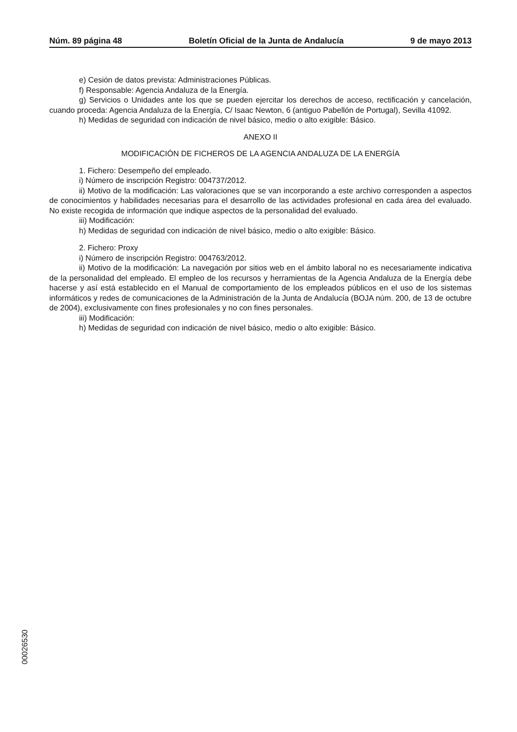Núm. 89 página 48 Boletín Oficial de la Junta de Andalucía 9 de mayo 2013
e) Cesión de datos prevista: Administraciones Públicas.
f) Responsable: Agencia Andaluza de la Energía.
g) Servicios o Unidades ante los que se pueden ejercitar los derechos de acceso, rectificación y cancelación, cuando proceda: Agencia Andaluza de la Energía, C/ Isaac Newton, 6 (antiguo Pabellón de Portugal), Sevilla 41092.
h) Medidas de seguridad con indicación de nivel básico, medio o alto exigible: Básico.
ANEXO II
MODIFICACIÓN DE FICHEROS DE LA AGENCIA ANDALUZA DE LA ENERGÍA
1. Fichero: Desempeño del empleado.
i) Número de inscripción Registro: 004737/2012.
ii) Motivo de la modificación: Las valoraciones que se van incorporando a este archivo corresponden a aspectos de conocimientos y habilidades necesarias para el desarrollo de las actividades profesional en cada área del evaluado. No existe recogida de información que indique aspectos de la personalidad del evaluado.
iii) Modificación:
h) Medidas de seguridad con indicación de nivel básico, medio o alto exigible: Básico.
2. Fichero: Proxy
i) Número de inscripción Registro: 004763/2012.
ii) Motivo de la modificación: La navegación por sitios web en el ámbito laboral no es necesariamente indicativa de la personalidad del empleado. El empleo de los recursos y herramientas de la Agencia Andaluza de la Energía debe hacerse y así está establecido en el Manual de comportamiento de los empleados públicos en el uso de los sistemas informáticos y redes de comunicaciones de la Administración de la Junta de Andalucía (BOJA núm. 200, de 13 de octubre de 2004), exclusivamente con fines profesionales y no con fines personales.
iii) Modificación:
h) Medidas de seguridad con indicación de nivel básico, medio o alto exigible: Básico.
00026530